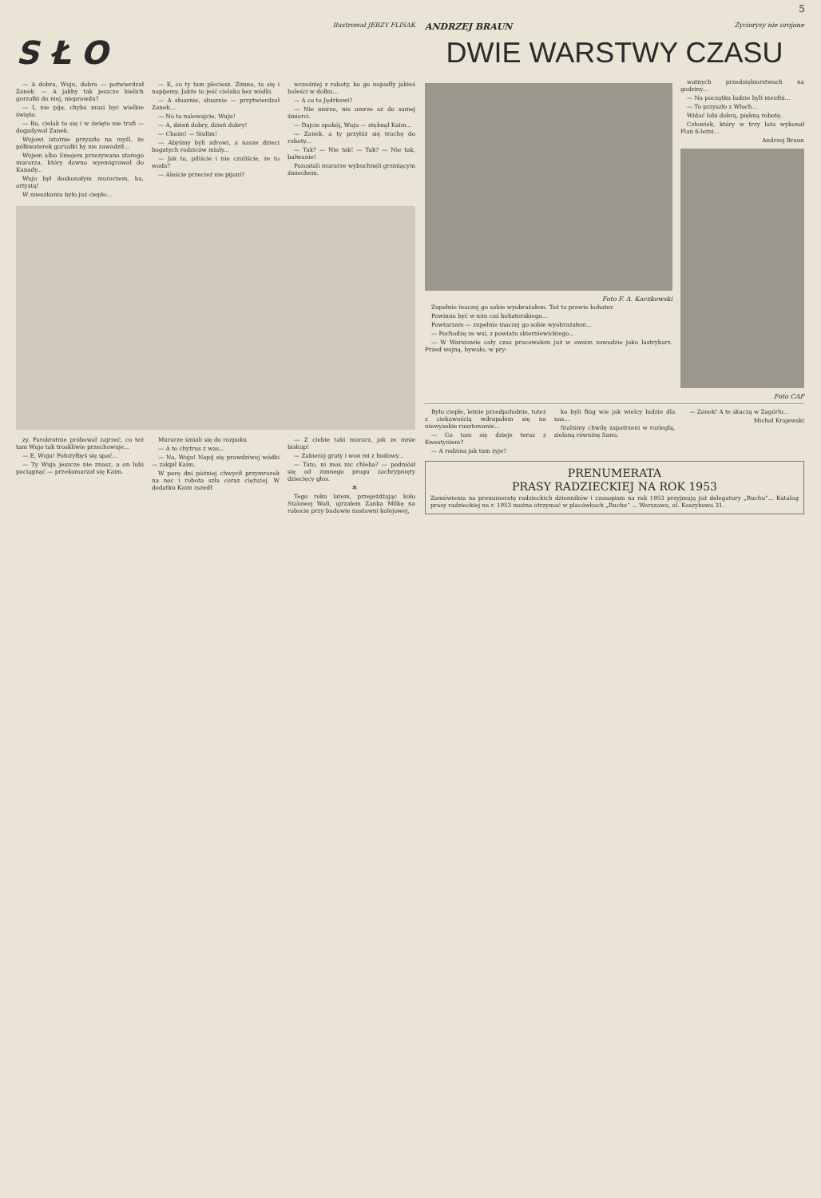5
Ilustrował JERZY FLISAK
SŁO
— A dobra, Wuju, dobra — potwierdzał Zanek. — A jakby tak jeszcze kielich gorzałki do niej, nieprawda?
— I, nie piję, chyba musi być wielkie święto.
— Ba, cielak to się i w święto nie trafi — dogadywał Zanek.
Wujowi istotnie przyszło na myśl, że półkwaterek gorzałki by nie zawadził...
Wujem albo Smejem przezywano starego murarza, który dawno wyemigrował do Kanady...
Wujo był doskonałym murarzem, ba, artystą!
W mieszkaniu było już ciepło...
— E, co ty tam pleciesz. Zimno, to się i napijemy. Jakże to jeść cielaka bez wódki.
— A słusznie, słusznie — przytwierdzał Zanek...
— No to nalewajcie, Wuju!
— A, dzień dobry, dzień dobry!
— Chaim! — Siulim!
— Abyśmy byli zdrowi, a nasze dzieci bogatych rodziców miały...
— Jak to, piliście i nie czuliście, że to woda?
— Aleście przecież nie pijani?
wcześniej z roboty, bo go napadły jakieś boleści w dołku...
— A co to Jędrkowi?
— Nie umrze, nie umrze aż do samej śmierci.
— Dajcie spokój, Wuju — stęknął Kaim...
— Zanek, a ty przyłóż się trochę do roboty...
— Tak? — Nie tak! — Tak? — Nie tak, bałwanie!
Pozostali murarze wybuchnęli grzmiącym śmiechem.
zy. Parokrotnie próbował zajrzeć, co też tam Wujo tak troskliwie przechowuje...
— E, Wuju! Położyłbyś się spać...
— Ty Wuja jeszcze nie znasz, a on lubi pociągnąć — przekomarzał się Kaim.
Murarze śmiali się do rozpuku.
— A to chytrus z was...
— Na, Wuju! Napij się prawdziwej wódki — zakpił Kaim.
W parę dni później chwycił przymrozek na noc i robota szła coraz cięższej. W dodatku Kaim zszedł
— Z ciebie taki murarz, jak ze mnie biskup!
— Zabieraj graty i won mi z budowy...
— Tato, ni mos nic chleba? — podniósł się od zimnego progu zachrypnięty dziecięcy głos.
✻
Tego roku latem, przejeżdżając koło Stalowej Woli, ujrzałem Zanka Milkę na robocie przy budowie nastawni kolejowej,
ANDRZEJ BRAUN Życiorysy nie urojone
DWIE WARSTWY CZASU
Foto F. A. Kaczkowski
Zupełnie inaczej go sobie wyobrażałem. Toż to prawie bohater.
Powinno być w nim coś bohaterskiego...
Powtarzam — zupełnie inaczej go sobie wyobrażałem...
— Pochodzę ze wsi, z powiatu skierniewickiego...
— W Warszawie cały czas pracowałem już w swoim zawodzie jako lastrykarz. Przed wojną, bywało, w pry-
watnych przedsiębiorstwach na godziny...
— Na początku ludzie byli nieufni...
— To przyszło z Włoch...
Widać lubi dobrą, piękną robotę.
Człowiek, który w trzy lata wykonał Plan 6-letni...
Andrzej Braun
Foto CAF
Było ciepłe, letnie przedpołudnie, toteż z ciekawością wdrapałem się na niewysokie rusztowanie...
— Co tam się dzieje teraz z Kwestyniem?
— A rodzina jak tam żyje?
ko byli Bóg wie jak wielcy ludzie dla nas...
Staliśmy chwilę zapatrzeni w rozległą, zieloną równinę Sanu.
— Zanek! A te skaczą w Zagórlu...
Michał Krajewski
PRENUMERATA
PRASY RADZIECKIEJ NA ROK 1953
Zamówienia na prenumeratę radzieckich dzienników i czasopism na rok 1953 przyjmują już delegatury „Ruchu”... Katalog prasy radzieckiej na r. 1953 można otrzymać w placówkach „Ruchu” ... Warszawa, ul. Koszykowa 31.